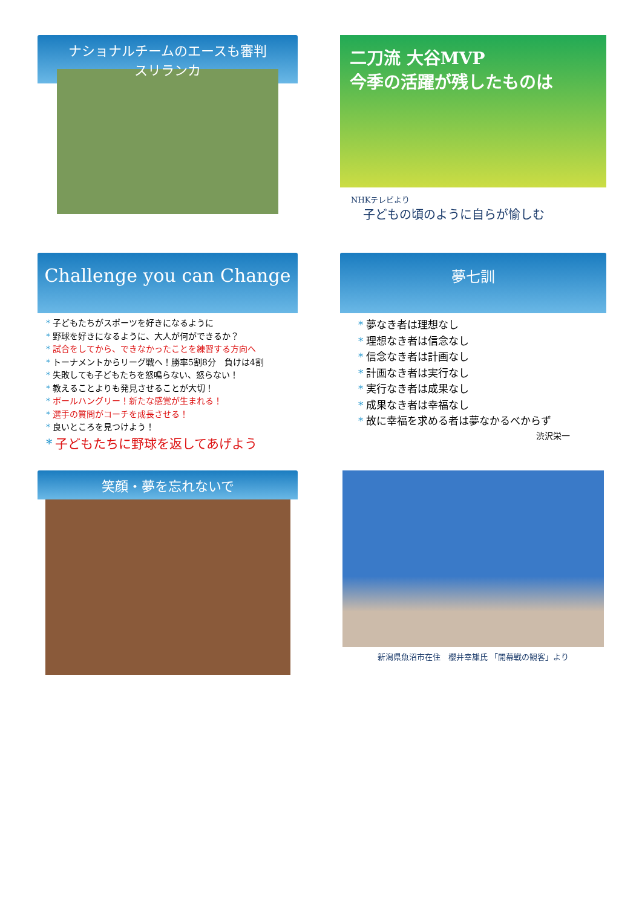ナショナルチームのエースも審判
スリランカ
二刀流 大谷MVP
今季の活躍が残したものは
NHKテレビより
子どもの頃のように自らが愉しむ
Challenge you can Change
* 子どもたちがスポーツを好きになるように
* 野球を好きになるように、大人が何ができるか？
* 試合をしてから、できなかったことを練習する方向へ
* トーナメントからリーグ戦へ！勝率5割8分　負けは4割
* 失敗しても子どもたちを怒鳴らない、怒らない！
* 教えることよりも発見させることが大切！
* ボールハングリー！新たな感覚が生まれる！
* 選手の質問がコーチを成長させる！
* 良いところを見つけよう！
* 子どもたちに野球を返してあげよう
夢七訓
* 夢なき者は理想なし
* 理想なき者は信念なし
* 信念なき者は計画なし
* 計画なき者は実行なし
* 実行なき者は成果なし
* 成果なき者は幸福なし
* 故に幸福を求める者は夢なかるべからず
渋沢栄一
笑顔・夢を忘れないで
新潟県魚沼市在住　櫻井幸雄氏 「開幕戦の観客」より